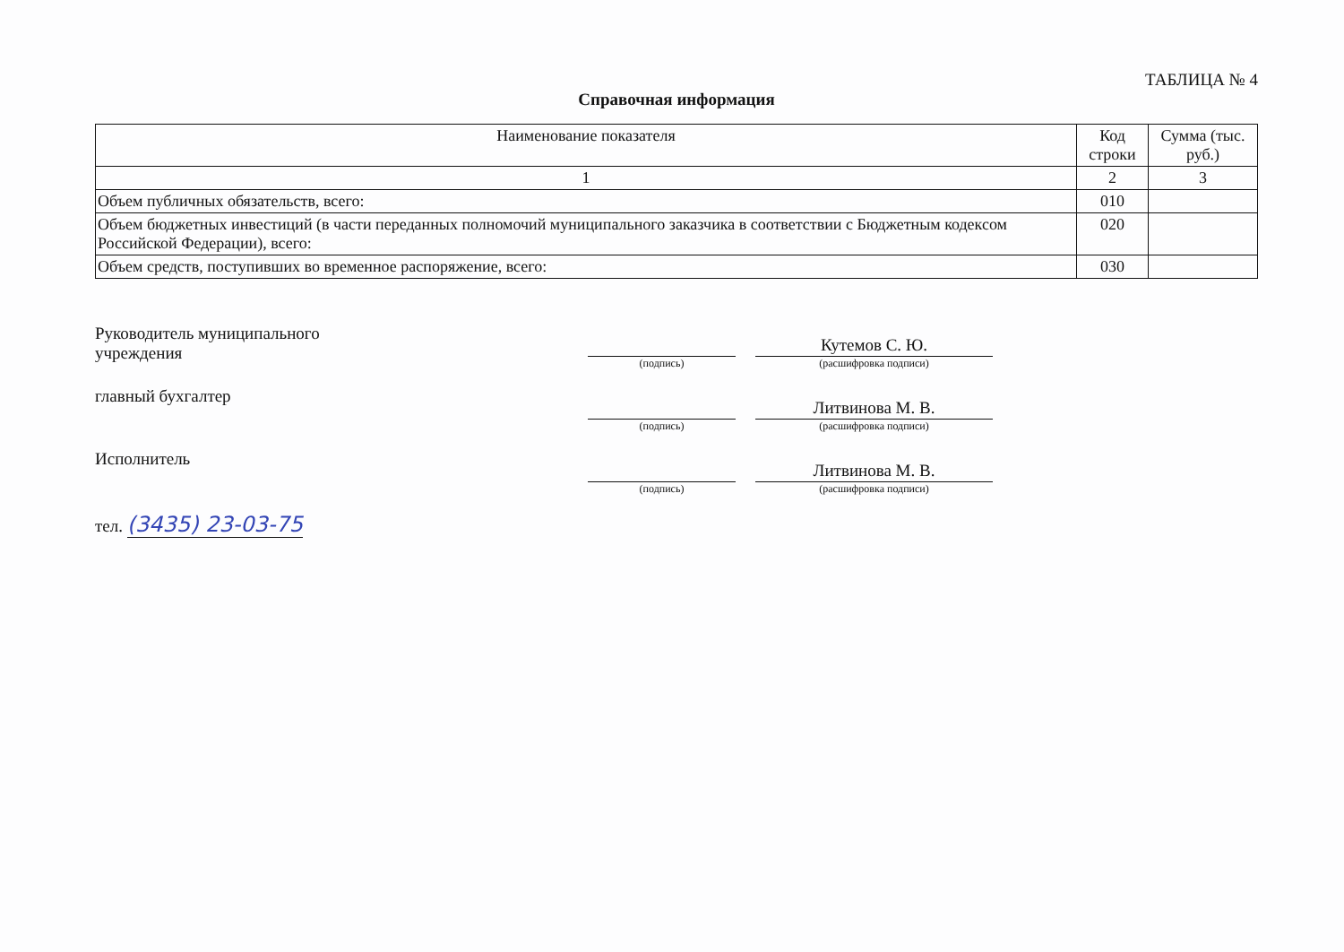ТАБЛИЦА № 4
Справочная информация
| Наименование показателя | Код строки | Сумма (тыс. руб.) |
| --- | --- | --- |
| 1 | 2 | 3 |
| Объем публичных обязательств, всего: | 010 | |
| Объем бюджетных инвестиций (в части переданных полномочий муниципального заказчика в соответствии с Бюджетным кодексом Российской Федерации), всего: | 020 | |
| Объем средств, поступивших во временное распоряжение, всего: | 030 | |
Руководитель муниципального
учреждения
(подпись)
Кутемов С. Ю.
(расшифровка подписи)
главный бухгалтер
(подпись)
Литвинова М. В.
(расшифровка подписи)
Исполнитель
(подпись)
Литвинова М. В.
(расшифровка подписи)
тел. (3435) 23-03-75